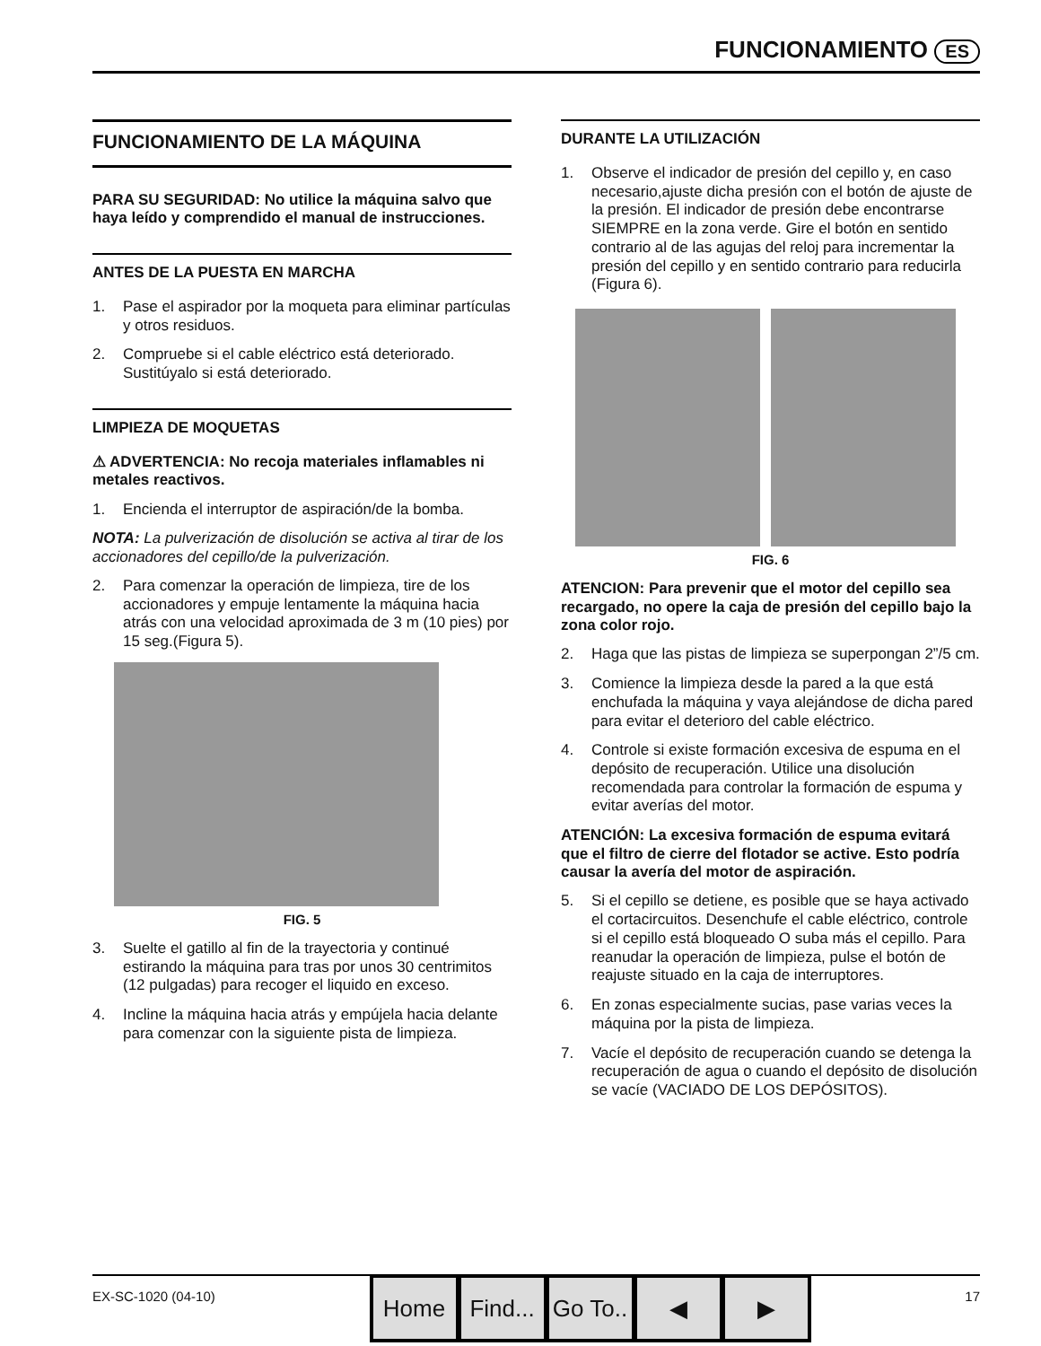FUNCIONAMIENTO ES
FUNCIONAMIENTO DE LA MÁQUINA
PARA SU SEGURIDAD: No utilice la máquina salvo que haya leído y comprendido el manual de instrucciones.
ANTES DE LA PUESTA EN MARCHA
1. Pase el aspirador por la moqueta para eliminar partículas y otros residuos.
2. Compruebe si el cable eléctrico está deteriorado. Sustitúyalo si está deteriorado.
LIMPIEZA DE MOQUETAS
⚠ ADVERTENCIA: No recoja materiales inflamables ni metales reactivos.
1. Encienda el interruptor de aspiración/de la bomba.
NOTA: La pulverización de disolución se activa al tirar de los accionadores del cepillo/de la pulverización.
2. Para comenzar la operación de limpieza, tire de los accionadores y empuje lentamente la máquina hacia atrás con una velocidad aproximada de 3 m (10 pies) por 15 seg.(Figura 5).
FIG. 5
3. Suelte el gatillo al fin de la trayectoria y continué estirando la máquina para tras por unos 30 centrimitos (12 pulgadas) para recoger el liquido en exceso.
4. Incline la máquina hacia atrás y empújela hacia delante para comenzar con la siguiente pista de limpieza.
DURANTE LA UTILIZACIÓN
1. Observe el indicador de presión del cepillo y, en caso necesario,ajuste dicha presión con el botón de ajuste de la presión. El indicador de presión debe encontrarse SIEMPRE en la zona verde. Gire el botón en sentido contrario al de las agujas del reloj para incrementar la presión del cepillo y en sentido contrario para reducirla (Figura 6).
FIG. 6
ATENCION: Para prevenir que el motor del cepillo sea recargado, no opere la caja de presión del cepillo bajo la zona color rojo.
2. Haga que las pistas de limpieza se superpongan 2”/5 cm.
3. Comience la limpieza desde la pared a la que está enchufada la máquina y vaya alejándose de dicha pared para evitar el deterioro del cable eléctrico.
4. Controle si existe formación excesiva de espuma en el depósito de recuperación. Utilice una disolución recomendada para controlar la formación de espuma y evitar averías del motor.
ATENCIÓN: La excesiva formación de espuma evitará que el filtro de cierre del flotador se active. Esto podría causar la avería del motor de aspiración.
5. Si el cepillo se detiene, es posible que se haya activado el cortacircuitos. Desenchufe el cable eléctrico, controle si el cepillo está bloqueado O suba más el cepillo. Para reanudar la operación de limpieza, pulse el botón de reajuste situado en la caja de interruptores.
6. En zonas especialmente sucias, pase varias veces la máquina por la pista de limpieza.
7. Vacíe el depósito de recuperación cuando se detenga la recuperación de agua o cuando el depósito de disolución se vacíe (VACIADO DE LOS DEPÓSITOS).
EX-SC-1020 (04-10)
Home Find...
Go To..
◀ ▶
17